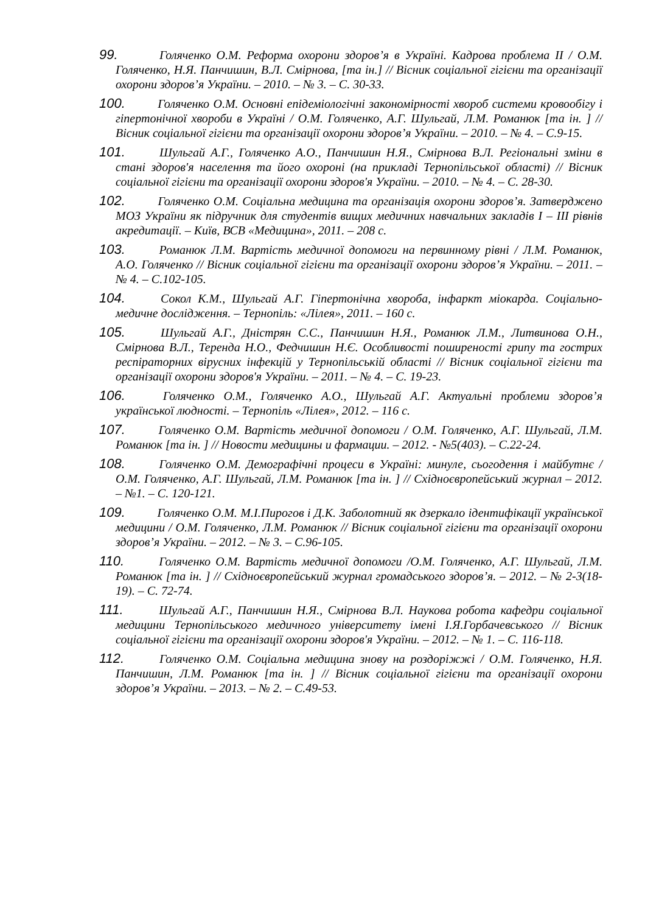99. Голяченко О.М. Реформа охорони здоров’я в Україні. Кадрова проблема ІІ / О.М. Голяченко, Н.Я. Панчишин, В.Л. Смірнова, [та ін.] // Вісник соціальної гігієни та організації охорони здоров’я України. – 2010. – № 3. – С. 30-33.
100. Голяченко О.М. Основні епідеміологічні закономірності хвороб системи кровообігу і гіпертонічної хвороби в Україні / О.М. Голяченко, А.Г. Шульгай, Л.М. Романюк [та ін. ] // Вісник соціальної гігієни та організації охорони здоров’я України. – 2010. – № 4. – С.9-15.
101. Шульгай А.Г., Голяченко А.О., Панчишин Н.Я., Смірнова В.Л. Регіональні зміни в стані здоров'я населення та його охороні (на прикладі Тернопільської області) // Вісник соціальної гігієни та організації охорони здоров'я України. – 2010. – № 4. – С. 28-30.
102. Голяченко О.М. Соціальна медицина та організація охорони здоров’я. Затверджено МОЗ України як підручник для студентів вищих медичних навчальних закладів І – ІІІ рівнів акредитації. – Київ, ВСВ «Медицина», 2011. – 208 с.
103. Романюк Л.М. Вартість медичної допомоги на первинному рівні / Л.М. Романюк, А.О. Голяченко // Вісник соціальної гігієни та організації охорони здоров’я України. – 2011. – № 4. – С.102-105.
104. Сокол К.М., Шульгай А.Г. Гіпертонічна хвороба, інфаркт міокарда. Соціально-медичне дослідження. – Тернопіль: «Лілея», 2011. – 160 с.
105. Шульгай А.Г., Дністрян С.С., Панчишин Н.Я., Романюк Л.М., Литвинова О.Н., Смірнова В.Л., Теренда Н.О., Федчишин Н.Є. Особливості поширеності грипу та гострих респіраторних вірусних інфекцій у Тернопільській області // Вісник соціальної гігієни та організації охорони здоров'я України. – 2011. – № 4. – С. 19-23.
106. Голяченко О.М., Голяченко А.О., Шульгай А.Г. Актуальні проблеми здоров’я української людності. – Тернопіль «Лілея», 2012. – 116 с.
107. Голяченко О.М. Вартість медичної допомоги / О.М. Голяченко, А.Г. Шульгай, Л.М. Романюк [та ін. ] // Новости медицины и фармации. – 2012. - №5(403). – С.22-24.
108. Голяченко О.М. Демографічні процеси в Україні: минуле, сьогодення і майбутнє / О.М. Голяченко, А.Г. Шульгай, Л.М. Романюк [та ін. ] // Східноєвропейський журнал – 2012. – №1. – С. 120-121.
109. Голяченко О.М. М.І.Пирогов і Д.К. Заболотний як дзеркало ідентифікації української медицини / О.М. Голяченко, Л.М. Романюк // Вісник соціальної гігієни та організації охорони здоров’я України. – 2012. – № 3. – С.96-105.
110. Голяченко О.М. Вартість медичної допомоги /О.М. Голяченко, А.Г. Шульгай, Л.М. Романюк [та ін. ] // Східноєвропейський журнал громадського здоров’я. – 2012. – № 2-3(18-19). – С. 72-74.
111. Шульгай А.Г., Панчишин Н.Я., Смірнова В.Л. Наукова робота кафедри соціальної медицини Тернопільського медичного університету імені І.Я.Горбачевського // Вісник соціальної гігієни та організації охорони здоров'я України. – 2012. – № 1. – С. 116-118.
112. Голяченко О.М. Соціальна медицина знову на роздоріжжі / О.М. Голяченко, Н.Я. Панчишин, Л.М. Романюк [та ін. ] // Вісник соціальної гігієни та організації охорони здоров’я України. – 2013. – № 2. – С.49-53.